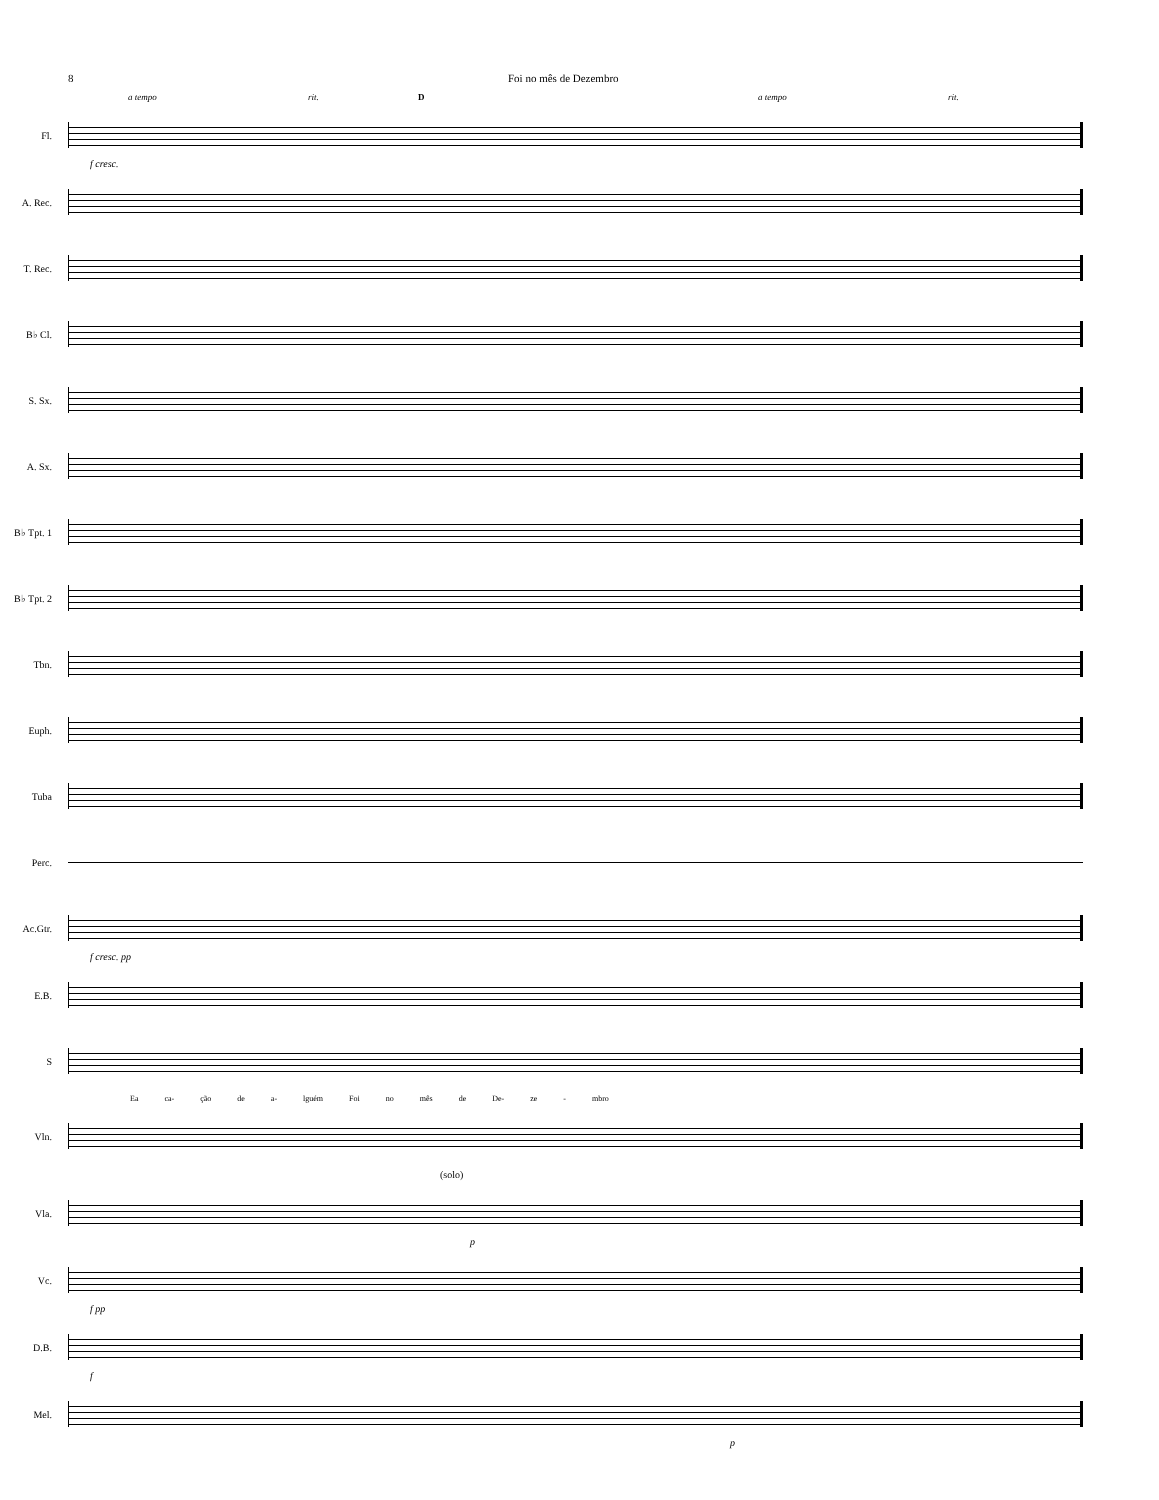8 Foi no mês de Dezembro
a tempo rit. D a tempo rit.
Fl.
f cresc.
A. Rec.
T. Rec.
B♭ Cl.
S. Sx.
A. Sx.
B♭ Tpt. 1
B♭ Tpt. 2
Tbn.
Euph.
Tuba
Perc.
Ac.Gtr.
f cresc. pp
E.B.
S
Ea ca- ção de a- lguém Foi no mês de De- ze - mbro
Vln.
(solo)
Vla.
p
Vc.
f pp
D.B.
f
Mel.
p